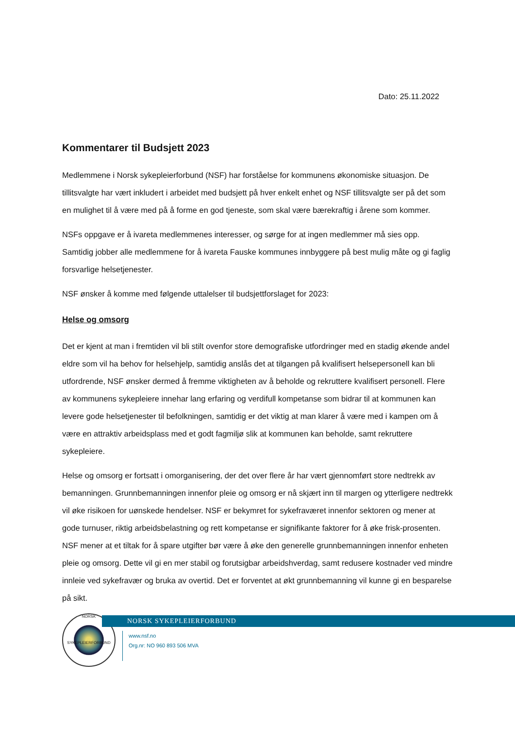Dato: 25.11.2022
Kommentarer til Budsjett 2023
Medlemmene i Norsk sykepleierforbund (NSF) har forståelse for kommunens økonomiske situasjon. De tillitsvalgte har vært inkludert i arbeidet med budsjett på hver enkelt enhet og NSF tillitsvalgte ser på det som en mulighet til å være med på å forme en god tjeneste, som skal være bærekraftig i årene som kommer.
NSFs oppgave er å ivareta medlemmenes interesser, og sørge for at ingen medlemmer må sies opp. Samtidig jobber alle medlemmene for å ivareta Fauske kommunes innbyggere på best mulig måte og gi faglig forsvarlige helsetjenester.
NSF ønsker å komme med følgende uttalelser til budsjettforslaget for 2023:
Helse og omsorg
Det er kjent at man i fremtiden vil bli stilt ovenfor store demografiske utfordringer med en stadig økende andel eldre som vil ha behov for helsehjelp, samtidig anslås det at tilgangen på kvalifisert helsepersonell kan bli utfordrende, NSF ønsker dermed å fremme viktigheten av å beholde og rekruttere kvalifisert personell. Flere av kommunens sykepleiere innehar lang erfaring og verdifull kompetanse som bidrar til at kommunen kan levere gode helsetjenester til befolkningen, samtidig er det viktig at man klarer å være med i kampen om å være en attraktiv arbeidsplass med et godt fagmiljø slik at kommunen kan beholde, samt rekruttere sykepleiere.
Helse og omsorg er fortsatt i omorganisering, der det over flere år har vært gjennomført store nedtrekk av bemanningen. Grunnbemanningen innenfor pleie og omsorg er nå skjært inn til margen og ytterligere nedtrekk vil øke risikoen for uønskede hendelser. NSF er bekymret for sykefraværet innenfor sektoren og mener at gode turnuser, riktig arbeidsbelastning og rett kompetanse er signifikante faktorer for å øke frisk-prosenten. NSF mener at et tiltak for å spare utgifter bør være å øke den generelle grunnbemanningen innenfor enheten pleie og omsorg. Dette vil gi en mer stabil og forutsigbar arbeidshverdag, samt redusere kostnader ved mindre innleie ved sykefravær og bruka av overtid. Det er forventet at økt grunnbemanning vil kunne gi en besparelse på sikt.
NORSK
SYKEPLEIERFORBUND
NORSK SYKEPLEIERFORBUND
www.nsf.no
Org.nr: NO 960 893 506 MVA